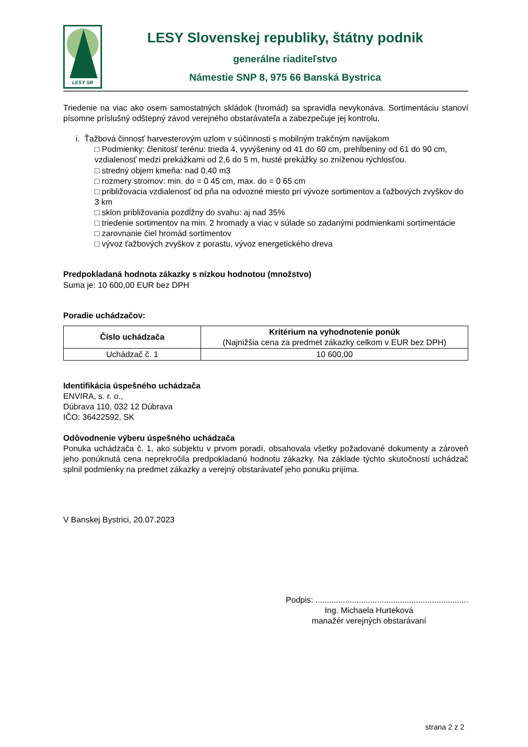LESY SR
LESY Slovenskej republiky, štátny podnik
generálne riaditeľstvo
Námestie SNP 8, 975 66 Banská Bystrica
Triedenie na viac ako osem samostatných skládok (hromád) sa spravidla nevykonáva. Sortimentáciu stanoví písomne príslušný odštepný závod verejného obstarávateľa a zabezpečuje jej kontrolu.
i. Ťažbová činnosť harvesterovým uzlom v súčinnosti s mobilným trakčným navijakom
□ Podmienky: členitosť terénu: trieda 4, vyvýšeniny od 41 do 60 cm, prehĺbeniny od 61 do 90 cm, vzdialenosť medzi prekážkami od 2,6 do 5 m, husté prekážky so zníženou rýchlosťou.
□ stredný objem kmeňa: nad 0,40 m3
□ rozmery stromov: min. do = 0 45 cm, max. do = 0 65 cm
□ približovacia vzdialenosť od pňa na odvozné miesto pri vývoze sortimentov a ťažbových zvyškov do 3 km
□ sklon približovania pozdĺžny do svahu: aj nad 35%
□ triedenie sortimentov na min. 2 hromady a viac v súlade so zadanými podmienkami sortimentácie
□ zarovnanie čiel hromád sortimentov
□ vývoz ťažbových zvyškov z porastu, vývoz energetického dreva
Predpokladaná hodnota zákazky s nízkou hodnotou (množstvo)
Suma je: 10 600,00 EUR bez DPH
Poradie uchádzačov:
| Číslo uchádzača | Kritérium na vyhodnotenie ponúk (Najnižšia cena za predmet zákazky celkom v EUR bez DPH) |
| --- | --- |
| Uchádzač č. 1 | 10 600,00 |
Identifikácia úspešného uchádzača
ENVIRA, s. r. o.,
Dúbrava 110, 032 12 Dúbrava
IČO: 36422592, SK
Odôvodnenie výberu úspešného uchádzača
Ponuka uchádzača č. 1, ako subjektu v prvom poradí, obsahovala všetky požadované dokumenty a zároveň jeho ponúknutá cena neprekročila predpokladanú hodnotu zákazky. Na základe týchto skutočností uchádzač splnil podmienky na predmet zákazky a verejný obstarávateľ jeho ponuku prijíma.
V Banskej Bystrici, 20.07.2023
Podpis: ...................................................................
Ing. Michaela Hurteková
manažér verejných obstarávaní
strana 2 z 2